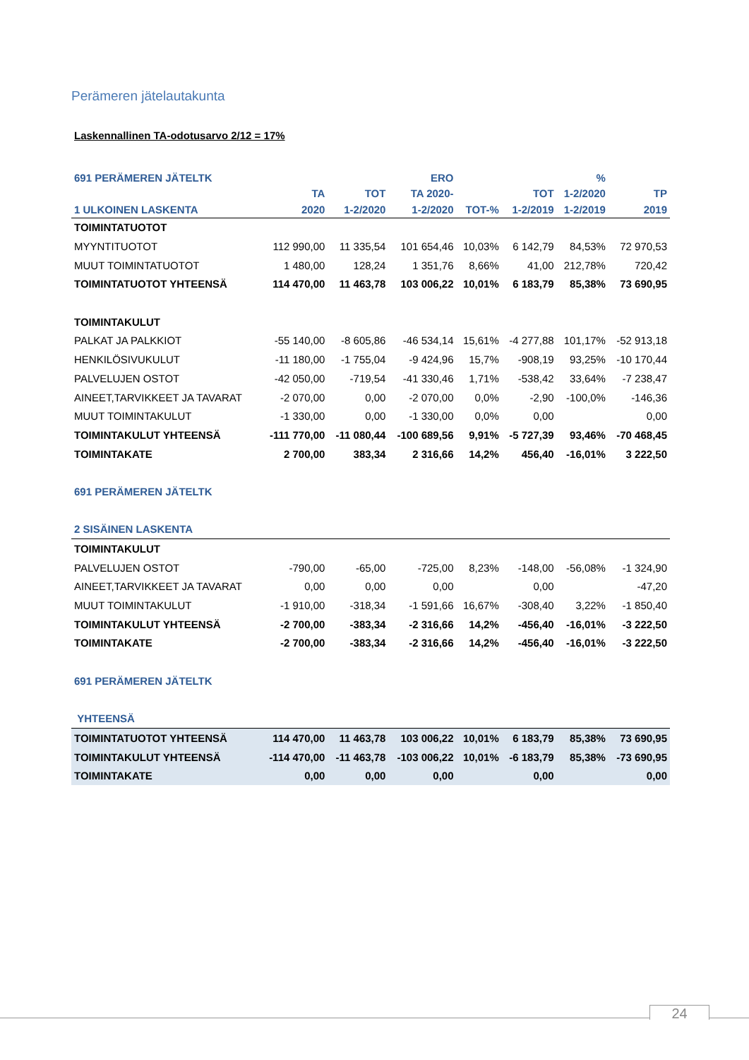Perämeren jätelautakunta
Laskennallinen TA-odotusarvo 2/12 = 17%
| 691 PERÄMEREN JÄTELTK | | | ERO | | | % | |
| --- | --- | --- | --- | --- | --- | --- | --- |
| | TA | TOT | TA 2020- | | TOT | 1-2/2020 | TP |
| 1 ULKOINEN LASKENTA | 2020 | 1-2/2020 | 1-2/2020 | TOT-% | 1-2/2019 | 1-2/2019 | 2019 |
| TOIMINTATUOTOT | | | | | | | |
| MYYNTITUOTOT | 112 990,00 | 11 335,54 | 101 654,46 | 10,03% | 6 142,79 | 84,53% | 72 970,53 |
| MUUT TOIMINTATUOTOT | 1 480,00 | 128,24 | 1 351,76 | 8,66% | 41,00 | 212,78% | 720,42 |
| TOIMINTATUOTOT YHTEENSÄ | 114 470,00 | 11 463,78 | 103 006,22 | 10,01% | 6 183,79 | 85,38% | 73 690,95 |
| TOIMINTAKULUT | | | | | | | |
| PALKAT JA PALKKIOT | -55 140,00 | -8 605,86 | -46 534,14 | 15,61% | -4 277,88 | 101,17% | -52 913,18 |
| HENKILÖSIVUKULUT | -11 180,00 | -1 755,04 | -9 424,96 | 15,7% | -908,19 | 93,25% | -10 170,44 |
| PALVELUJEN OSTOT | -42 050,00 | -719,54 | -41 330,46 | 1,71% | -538,42 | 33,64% | -7 238,47 |
| AINEET,TARVIKKEET JA TAVARAT | -2 070,00 | 0,00 | -2 070,00 | 0,0% | -2,90 | -100,0% | -146,36 |
| MUUT TOIMINTAKULUT | -1 330,00 | 0,00 | -1 330,00 | 0,0% | 0,00 | | 0,00 |
| TOIMINTAKULUT YHTEENSÄ | -111 770,00 | -11 080,44 | -100 689,56 | 9,91% | -5 727,39 | 93,46% | -70 468,45 |
| TOIMINTAKATE | 2 700,00 | 383,34 | 2 316,66 | 14,2% | 456,40 | -16,01% | 3 222,50 |
| 691 PERÄMEREN JÄTELTK | | | | | | | |
| 2 SISÄINEN LASKENTA | | | | | | | |
| TOIMINTAKULUT | | | | | | | |
| PALVELUJEN OSTOT | -790,00 | -65,00 | -725,00 | 8,23% | -148,00 | -56,08% | -1 324,90 |
| AINEET,TARVIKKEET JA TAVARAT | 0,00 | 0,00 | 0,00 | | 0,00 | | -47,20 |
| MUUT TOIMINTAKULUT | -1 910,00 | -318,34 | -1 591,66 | 16,67% | -308,40 | 3,22% | -1 850,40 |
| TOIMINTAKULUT YHTEENSÄ | -2 700,00 | -383,34 | -2 316,66 | 14,2% | -456,40 | -16,01% | -3 222,50 |
| TOIMINTAKATE | -2 700,00 | -383,34 | -2 316,66 | 14,2% | -456,40 | -16,01% | -3 222,50 |
| 691 PERÄMEREN JÄTELTK | | | | | | | |
| YHTEENSÄ | | | | | | | |
| TOIMINTATUOTOT YHTEENSÄ | 114 470,00 | 11 463,78 | 103 006,22 | 10,01% | 6 183,79 | 85,38% | 73 690,95 |
| TOIMINTAKULUT YHTEENSÄ | -114 470,00 | -11 463,78 | -103 006,22 | 10,01% | -6 183,79 | 85,38% | -73 690,95 |
| TOIMINTAKATE | 0,00 | 0,00 | 0,00 | | 0,00 | | 0,00 |
24